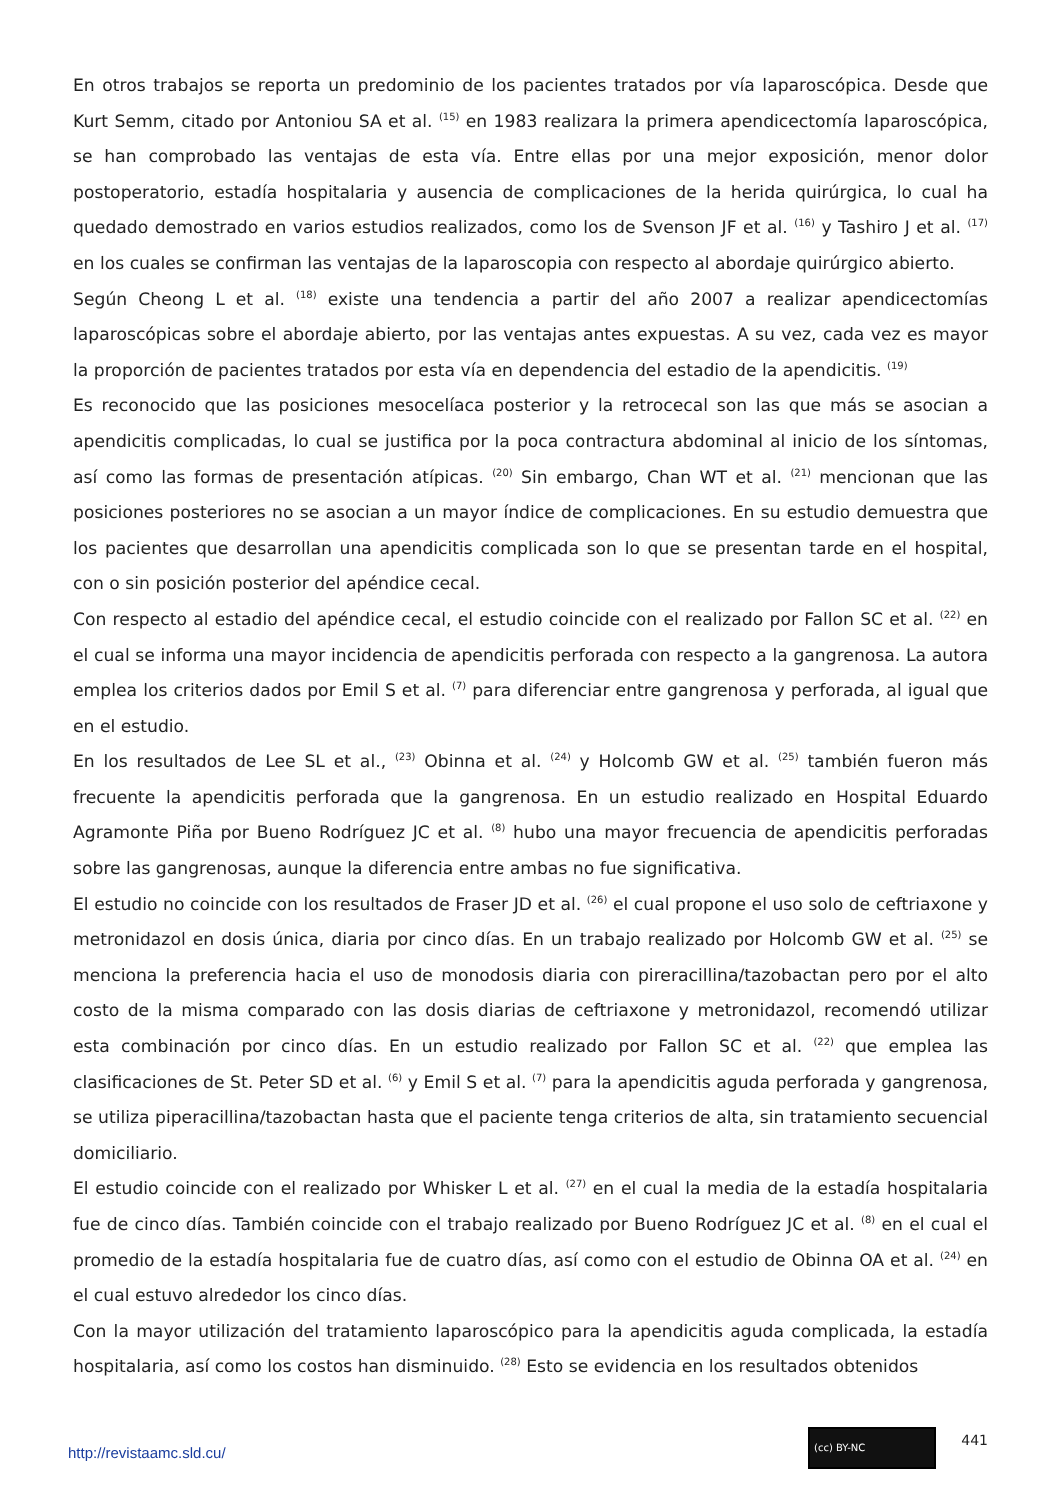En otros trabajos se reporta un predominio de los pacientes tratados por vía laparoscópica. Desde que Kurt Semm, citado por Antoniou SA et al. <sup>(15)</sup> en 1983 realizara la primera apendicectomía laparoscópica, se han comprobado las ventajas de esta vía. Entre ellas por una mejor exposición, menor dolor postoperatorio, estadía hospitalaria y ausencia de complicaciones de la herida quirúrgica, lo cual ha quedado demostrado en varios estudios realizados, como los de Svenson JF et al. <sup>(16)</sup> y Tashiro J et al. <sup>(17)</sup> en los cuales se confirman las ventajas de la laparoscopia con respecto al abordaje quirúrgico abierto.
Según Cheong L et al. <sup>(18)</sup> existe una tendencia a partir del año 2007 a realizar apendicectomías laparoscópicas sobre el abordaje abierto, por las ventajas antes expuestas. A su vez, cada vez es mayor la proporción de pacientes tratados por esta vía en dependencia del estadio de la apendicitis. <sup>(19)</sup>
Es reconocido que las posiciones mesocelíaca posterior y la retrocecal son las que más se asocian a apendicitis complicadas, lo cual se justifica por la poca contractura abdominal al inicio de los síntomas, así como las formas de presentación atípicas. <sup>(20)</sup> Sin embargo, Chan WT et al. <sup>(21)</sup> mencionan que las posiciones posteriores no se asocian a un mayor índice de complicaciones. En su estudio demuestra que los pacientes que desarrollan una apendicitis complicada son lo que se presentan tarde en el hospital, con o sin posición posterior del apéndice cecal.
Con respecto al estadio del apéndice cecal, el estudio coincide con el realizado por Fallon SC et al. <sup>(22)</sup> en el cual se informa una mayor incidencia de apendicitis perforada con respecto a la gangrenosa. La autora emplea los criterios dados por Emil S et al. <sup>(7)</sup> para diferenciar entre gangrenosa y perforada, al igual que en el estudio.
En los resultados de Lee SL et al., <sup>(23)</sup> Obinna et al. <sup>(24)</sup> y Holcomb GW et al. <sup>(25)</sup> también fueron más frecuente la apendicitis perforada que la gangrenosa. En un estudio realizado en Hospital Eduardo Agramonte Piña por Bueno Rodríguez JC et al. <sup>(8)</sup> hubo una mayor frecuencia de apendicitis perforadas sobre las gangrenosas, aunque la diferencia entre ambas no fue significativa.
El estudio no coincide con los resultados de Fraser JD et al. <sup>(26)</sup> el cual propone el uso solo de ceftriaxone y metronidazol en dosis única, diaria por cinco días. En un trabajo realizado por Holcomb GW et al. <sup>(25)</sup> se menciona la preferencia hacia el uso de monodosis diaria con pireracillina/tazobactan pero por el alto costo de la misma comparado con las dosis diarias de ceftriaxone y metronidazol, recomendó utilizar esta combinación por cinco días. En un estudio realizado por Fallon SC et al. <sup>(22)</sup> que emplea las clasificaciones de St. Peter SD et al. <sup>(6)</sup> y Emil S et al. <sup>(7)</sup> para la apendicitis aguda perforada y gangrenosa, se utiliza piperacillina/tazobactan hasta que el paciente tenga criterios de alta, sin tratamiento secuencial domiciliario.
El estudio coincide con el realizado por Whisker L et al. <sup>(27)</sup> en el cual la media de la estadía hospitalaria fue de cinco días. También coincide con el trabajo realizado por Bueno Rodríguez JC et al. <sup>(8)</sup> en el cual el promedio de la estadía hospitalaria fue de cuatro días, así como con el estudio de Obinna OA et al. <sup>(24)</sup> en el cual estuvo alrededor los cinco días.
Con la mayor utilización del tratamiento laparoscópico para la apendicitis aguda complicada, la estadía hospitalaria, así como los costos han disminuido. <sup>(28)</sup> Esto se evidencia en los resultados obtenidos
http://revistaamc.sld.cu/
(cc) BY-NC 441